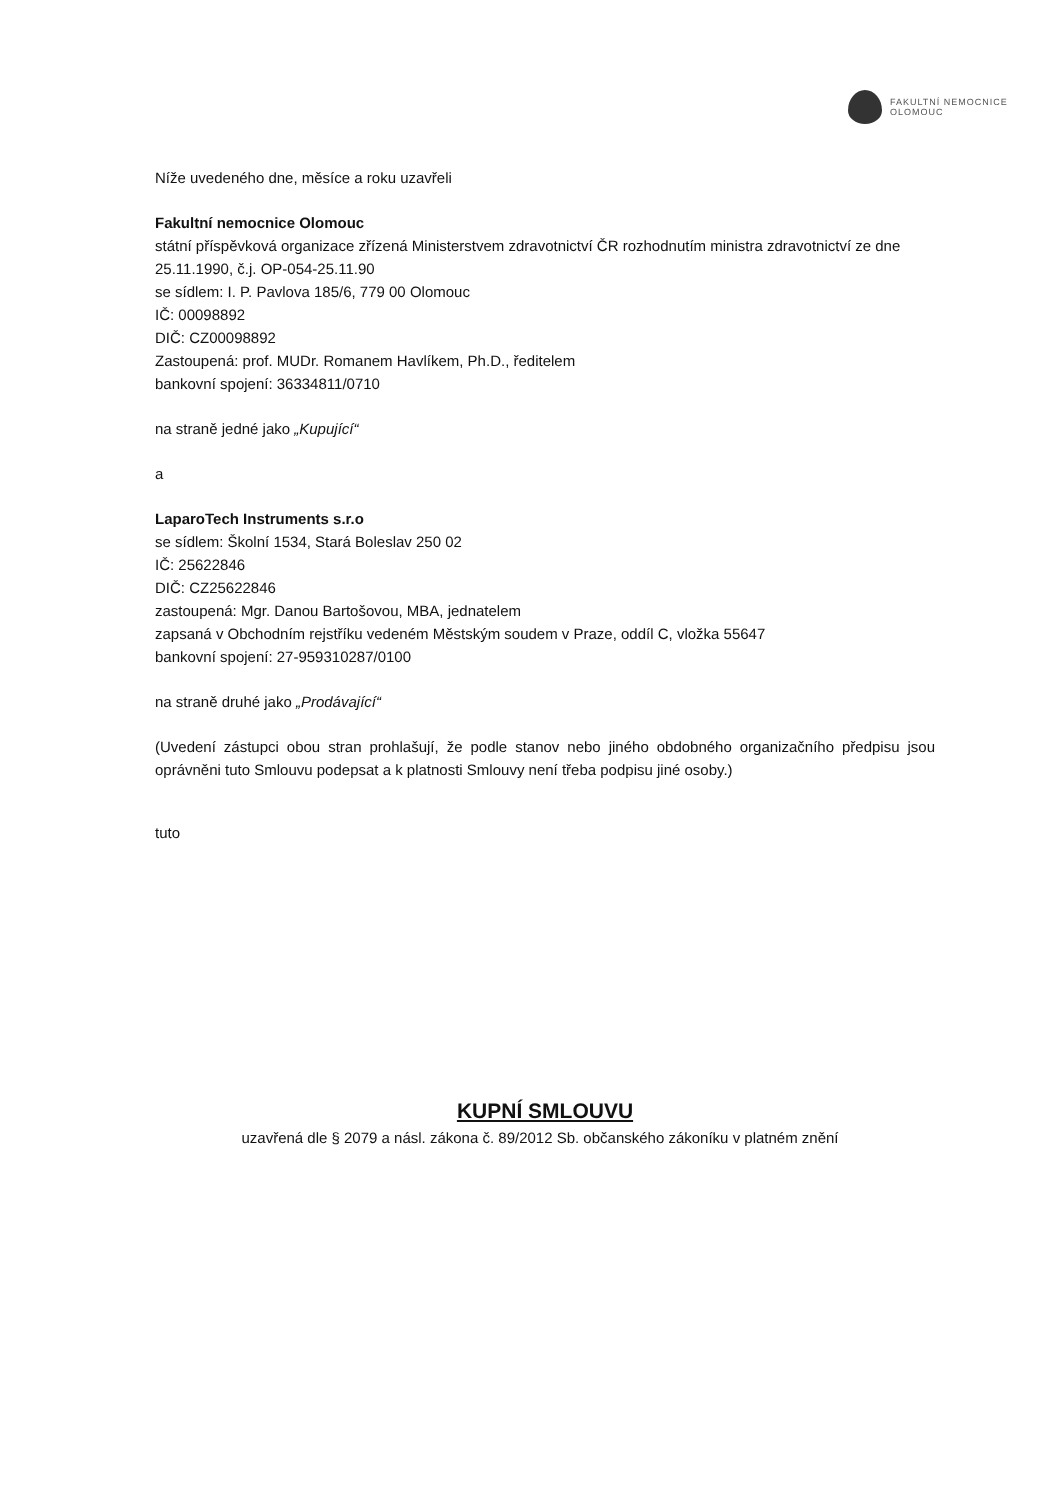FAKULTNÍ NEMOCNICE
OLOMOUC
Níže uvedeného dne, měsíce a roku uzavřeli
Fakultní nemocnice Olomouc
státní příspěvková organizace zřízená Ministerstvem zdravotnictví ČR rozhodnutím ministra zdravotnictví ze dne 25.11.1990, č.j. OP-054-25.11.90
se sídlem: I. P. Pavlova 185/6, 779 00 Olomouc
IČ: 00098892
DIČ: CZ00098892
Zastoupená: prof. MUDr. Romanem Havlíkem, Ph.D., ředitelem
bankovní spojení: 36334811/0710
na straně jedné jako „Kupující“
a
LaparoTech Instruments s.r.o
se sídlem: Školní 1534, Stará Boleslav 250 02
IČ: 25622846
DIČ: CZ25622846
zastoupená: Mgr. Danou Bartošovou, MBA, jednatelem
zapsaná v Obchodním rejstříku vedeném Městským soudem v Praze, oddíl C, vložka 55647
bankovní spojení: 27-959310287/0100
na straně druhé jako „Prodávající“
(Uvedení zástupci obou stran prohlašují, že podle stanov nebo jiného obdobného organizačního předpisu jsou oprávněni tuto Smlouvu podepsat a k platnosti Smlouvy není třeba podpisu jiné osoby.)
tuto
KUPNÍ SMLOUVU
uzavřená dle § 2079 a násl. zákona č. 89/2012 Sb. občanského zákoníku v platném znění